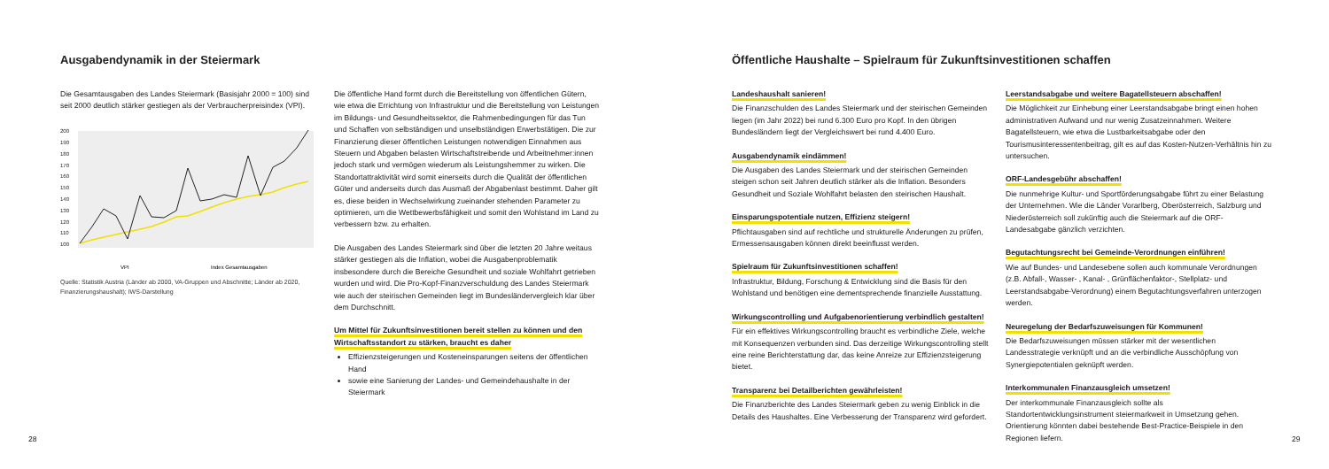Ausgabendynamik in der Steiermark
Die Gesamtausgaben des Landes Steiermark (Basisjahr 2000 = 100) sind seit 2000 deutlich stärker gestiegen als der Verbraucherpreisindex (VPI).
200
190
180
170
160
150
140
130
120
110
100
VPI
Index Gesamtausgaben
Quelle: Statistik Austria (Länder ab 2000, VA-Gruppen und Abschnitte; Länder ab 2020, Finanzierungshaushalt); IWS-Darstellung
Die öffentliche Hand formt durch die Bereitstellung von öffentlichen Gütern, wie etwa die Errichtung von Infrastruktur und die Bereitstellung von Leistungen im Bildungs- und Gesundheitssektor, die Rahmenbedingungen für das Tun und Schaffen von selbständigen und unselbständigen Erwerbstätigen. Die zur Finanzierung dieser öffentlichen Leistungen notwendigen Einnahmen aus Steuern und Abgaben belasten Wirtschaftstreibende und Arbeitnehmer:innen jedoch stark und vermögen wiederum als Leistungshemmer zu wirken. Die Standortattraktivität wird somit einerseits durch die Qualität der öffentlichen Güter und anderseits durch das Ausmaß der Abgabenlast bestimmt. Daher gilt es, diese beiden in Wechselwirkung zueinander stehenden Parameter zu optimieren, um die Wettbewerbsfähigkeit und somit den Wohlstand im Land zu verbessern bzw. zu erhalten.
Die Ausgaben des Landes Steiermark sind über die letzten 20 Jahre weitaus stärker gestiegen als die Inflation, wobei die Ausgabenproblematik insbesondere durch die Bereiche Gesundheit und soziale Wohlfahrt getrieben wurden und wird. Die Pro-Kopf-Finanzverschuldung des Landes Steiermark wie auch der steirischen Gemeinden liegt im Bundesländervergleich klar über dem Durchschnitt.
Um Mittel für Zukunftsinvestitionen bereit stellen zu können und den Wirtschaftsstandort zu stärken, braucht es daher
Effizienzsteigerungen und Kosteneinsparungen seitens der öffentlichen Hand
sowie eine Sanierung der Landes- und Gemeindehaushalte in der Steiermark
28
Öffentliche Haushalte – Spielraum für Zukunftsinvestitionen schaffen
Landeshaushalt sanieren!
Die Finanzschulden des Landes Steiermark und der steirischen Gemeinden liegen (im Jahr 2022) bei rund 6.300 Euro pro Kopf. In den übrigen Bundesländern liegt der Vergleichswert bei rund 4.400 Euro.
Ausgabendynamik eindämmen!
Die Ausgaben des Landes Steiermark und der steirischen Gemeinden steigen schon seit Jahren deutlich stärker als die Inflation. Besonders Gesundheit und Soziale Wohlfahrt belasten den steirischen Haushalt.
Einsparungspotentiale nutzen, Effizienz steigern!
Pflichtausgaben sind auf rechtliche und strukturelle Änderungen zu prüfen, Ermessensausgaben können direkt beeinflusst werden.
Spielraum für Zukunftsinvestitionen schaffen!
Infrastruktur, Bildung, Forschung & Entwicklung sind die Basis für den Wohlstand und benötigen eine dementsprechende finanzielle Ausstattung.
Wirkungscontrolling und Aufgabenorientierung verbindlich gestalten!
Für ein effektives Wirkungscontrolling braucht es verbindliche Ziele, welche mit Konsequenzen verbunden sind. Das derzeitige Wirkungscontrolling stellt eine reine Berichterstattung dar, das keine Anreize zur Effizienzsteigerung bietet.
Transparenz bei Detailberichten gewährleisten!
Die Finanzberichte des Landes Steiermark geben zu wenig Einblick in die Details des Haushaltes. Eine Verbesserung der Transparenz wird gefordert.
Leerstandsabgabe und weitere Bagatellsteuern abschaffen!
Die Möglichkeit zur Einhebung einer Leerstandsabgabe bringt einen hohen administrativen Aufwand und nur wenig Zusatzeinnahmen. Weitere Bagatellsteuern, wie etwa die Lustbarkeitsabgabe oder den Tourismusinteressentenbeitrag, gilt es auf das Kosten-Nutzen-Verhältnis hin zu untersuchen.
ORF-Landesgebühr abschaffen!
Die nunmehrige Kultur- und Sportförderungsabgabe führt zu einer Belastung der Unternehmen. Wie die Länder Vorarlberg, Oberösterreich, Salzburg und Niederösterreich soll zukünftig auch die Steiermark auf die ORF-Landesabgabe gänzlich verzichten.
Begutachtungsrecht bei Gemeinde-Verordnungen einführen!
Wie auf Bundes- und Landesebene sollen auch kommunale Verordnungen (z.B. Abfall-, Wasser- , Kanal- , Grünflächenfaktor-, Stellplatz- und Leerstandsabgabe-Verordnung) einem Begutachtungsverfahren unterzogen werden.
Neuregelung der Bedarfszuweisungen für Kommunen!
Die Bedarfszuweisungen müssen stärker mit der wesentlichen Landesstrategie verknüpft und an die verbindliche Ausschöpfung von Synergiepotentialen geknüpft werden.
Interkommunalen Finanzausgleich umsetzen!
Der interkommunale Finanzausgleich sollte als Standortentwicklungsinstrument steiermarkweit in Umsetzung gehen. Orientierung könnten dabei bestehende Best-Practice-Beispiele in den Regionen liefern.
29